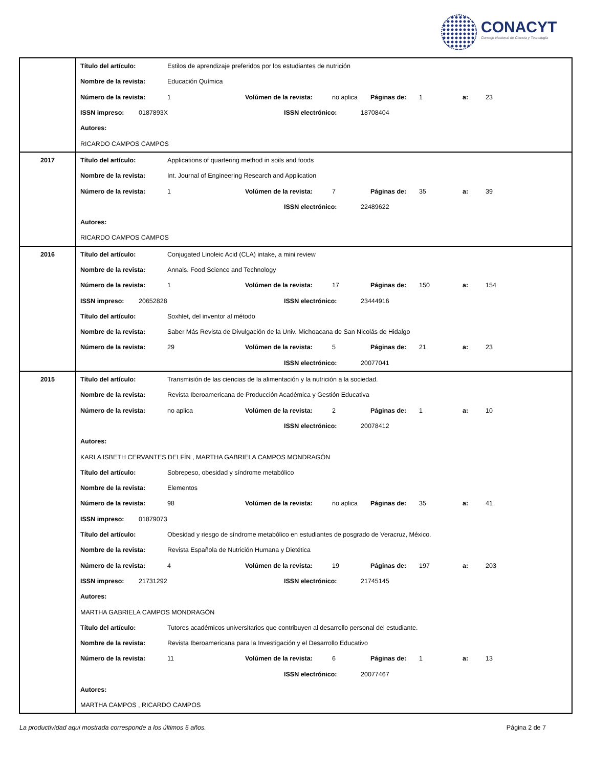CONACYT
Consejo Nacional de Ciencia y Tecnología
| | Título del artículo: Estilos de aprendizaje preferidos por los estudiantes de nutrición Nombre de la revista: Educación Química Número de la revista: 1 Volúmen de la revista: no aplica Páginas de: 1 a: 23 ISSN impreso: 0187893X ISSN electrónico: 18708404 Autores: RICARDO CAMPOS CAMPOS |
| 2017 | Título del artículo: Applications of quartering method in soils and foods Nombre de la revista: Int. Journal of Engineering Research and Application Número de la revista: 1 Volúmen de la revista: 7 Páginas de: 35 a: 39 ISSN electrónico: 22489622 Autores: RICARDO CAMPOS CAMPOS |
| 2016 | Título del artículo: Conjugated Linoleic Acid (CLA) intake, a mini review Nombre de la revista: Annals. Food Science and Technology Número de la revista: 1 Volúmen de la revista: 17 Páginas de: 150 a: 154 ISSN impreso: 20652828 ISSN electrónico: 23444916 Título del artículo: Soxhlet, del inventor al método Nombre de la revista: Saber Más Revista de Divulgación de la Univ. Michoacana de San Nicolás de Hidalgo Número de la revista: 29 Volúmen de la revista: 5 Páginas de: 21 a: 23 ISSN electrónico: 20077041 |
| 2015 | Título del artículo: Transmisión de las ciencias de la alimentación y la nutrición a la sociedad. Nombre de la revista: Revista Iberoamericana de Producción Académica y Gestión Educativa Número de la revista: no aplica Volúmen de la revista: 2 Páginas de: 1 a: 10 ISSN electrónico: 20078412 Autores: KARLA ISBETH CERVANTES DELFÍN , MARTHA GABRIELA CAMPOS MONDRAGÓN Título del artículo: Sobrepeso, obesidad y síndrome metabólico Nombre de la revista: Elementos Número de la revista: 98 Volúmen de la revista: no aplica Páginas de: 35 a: 41 ISSN impreso: 01879073 Título del artículo: Obesidad y riesgo de síndrome metabólico en estudiantes de posgrado de Veracruz, México. Nombre de la revista: Revista Española de Nutrición Humana y Dietética Número de la revista: 4 Volúmen de la revista: 19 Páginas de: 197 a: 203 ISSN impreso: 21731292 ISSN electrónico: 21745145 Autores: MARTHA GABRIELA CAMPOS MONDRAGÓN Título del artículo: Tutores académicos universitarios que contribuyen al desarrollo personal del estudiante. Nombre de la revista: Revista Iberoamericana para la Investigación y el Desarrollo Educativo Número de la revista: 11 Volúmen de la revista: 6 Páginas de: 1 a: 13 ISSN electrónico: 20077467 Autores: MARTHA CAMPOS , RICARDO CAMPOS |
La productividad aqui mostrada corresponde a los últimos 5 años. Página 2 de 7